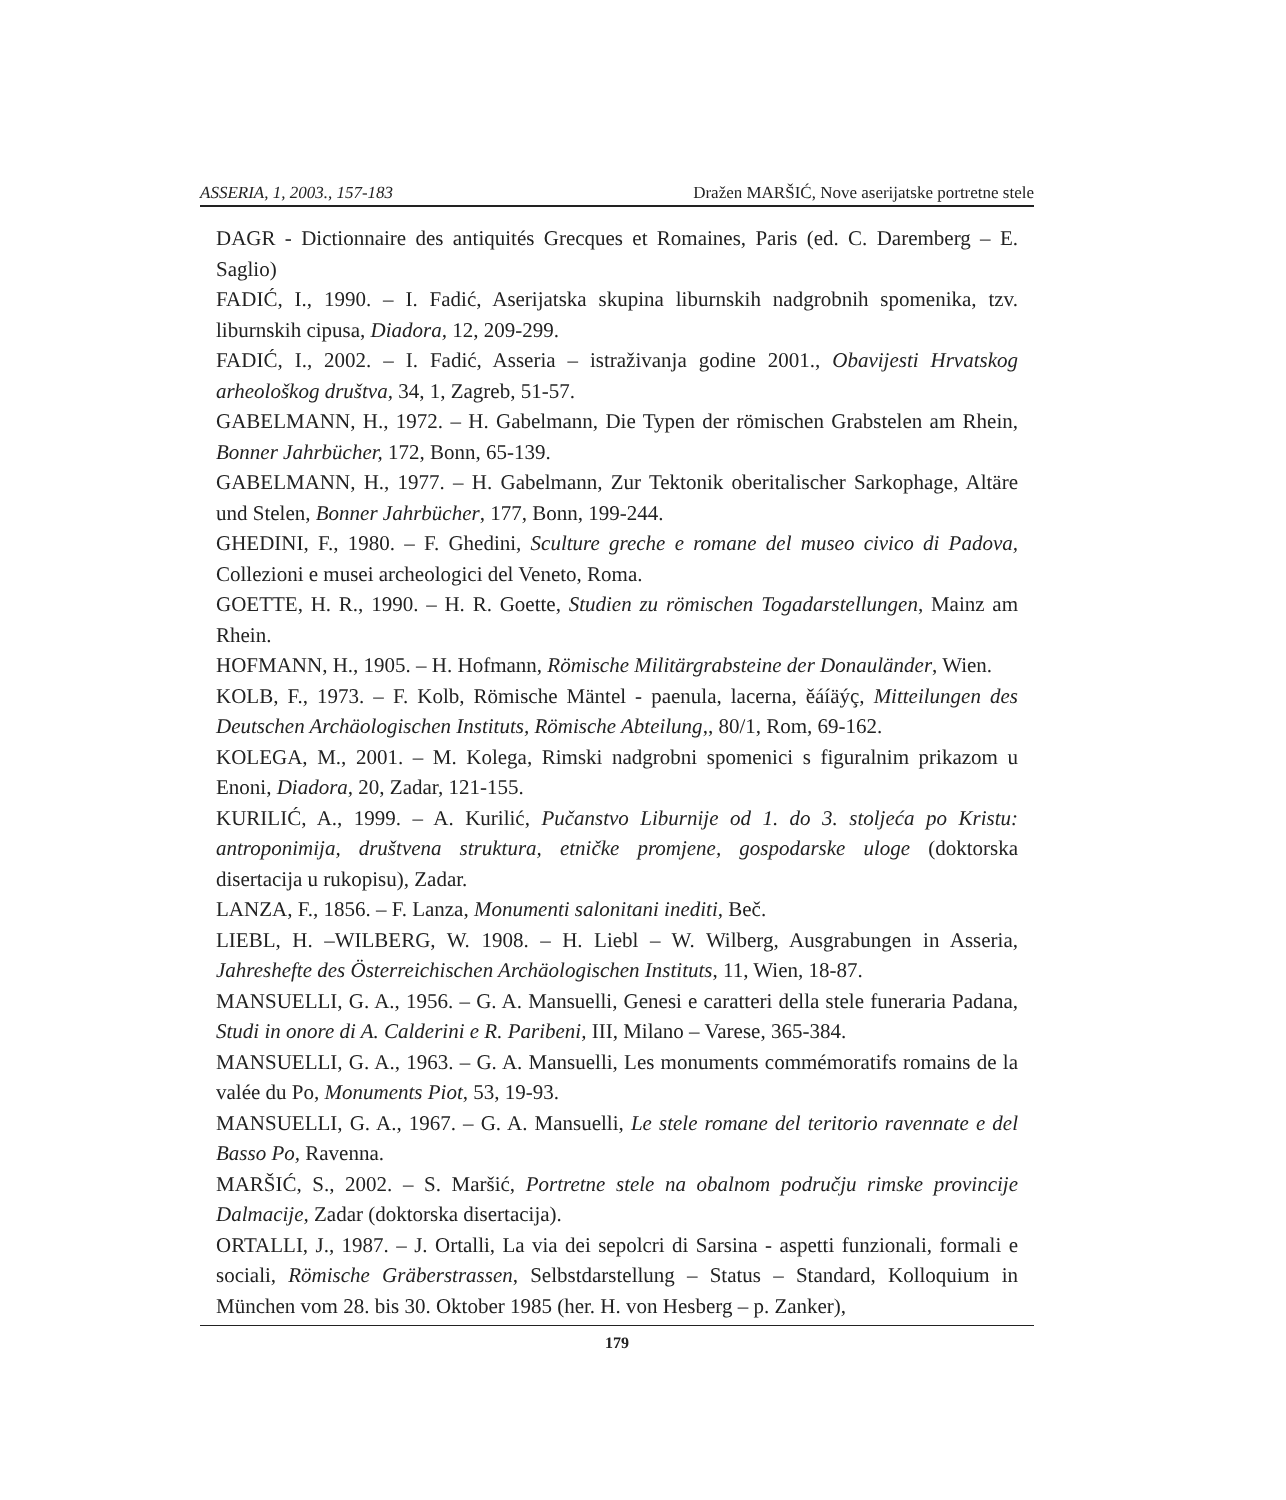ASSERIA, 1, 2003., 157-183 Dražen MARŠIĆ, Nove aserijatske portretne stele
DAGR - Dictionnaire des antiquités Grecques et Romaines, Paris (ed. C. Daremberg – E. Saglio)
FADIĆ, I., 1990. – I. Fadić, Aserijatska skupina liburnskih nadgrobnih spomenika, tzv. liburnskih cipusa, Diadora, 12, 209-299.
FADIĆ, I., 2002. – I. Fadić, Asseria – istraživanja godine 2001., Obavijesti Hrvatskog arheološkog društva, 34, 1, Zagreb, 51-57.
GABELMANN, H., 1972. – H. Gabelmann, Die Typen der römischen Grabstelen am Rhein, Bonner Jahrbücher, 172, Bonn, 65-139.
GABELMANN, H., 1977. – H. Gabelmann, Zur Tektonik oberitalischer Sarkophage, Altäre und Stelen, Bonner Jahrbücher, 177, Bonn, 199-244.
GHEDINI, F., 1980. – F. Ghedini, Sculture greche e romane del museo civico di Padova, Collezioni e musei archeologici del Veneto, Roma.
GOETTE, H. R., 1990. – H. R. Goette, Studien zu römischen Togadarstellungen, Mainz am Rhein.
HOFMANN, H., 1905. – H. Hofmann, Römische Militärgrabsteine der Donauländer, Wien.
KOLB, F., 1973. – F. Kolb, Römische Mäntel - paenula, lacerna, ěáíäýç, Mitteilungen des Deutschen Archäologischen Instituts, Römische Abteilung,, 80/1, Rom, 69-162.
KOLEGA, M., 2001. – M. Kolega, Rimski nadgrobni spomenici s figuralnim prikazom u Enoni, Diadora, 20, Zadar, 121-155.
KURILIĆ, A., 1999. – A. Kurilić, Pučanstvo Liburnije od 1. do 3. stoljeća po Kristu: antroponimija, društvena struktura, etničke promjene, gospodarske uloge (doktorska disertacija u rukopisu), Zadar.
LANZA, F., 1856. – F. Lanza, Monumenti salonitani inediti, Beč.
LIEBL, H. –WILBERG, W. 1908. – H. Liebl – W. Wilberg, Ausgrabungen in Asseria, Jahreshefte des Österreichischen Archäologischen Instituts, 11, Wien, 18-87.
MANSUELLI, G. A., 1956. – G. A. Mansuelli, Genesi e caratteri della stele funeraria Padana, Studi in onore di A. Calderini e R. Paribeni, III, Milano – Varese, 365-384.
MANSUELLI, G. A., 1963. – G. A. Mansuelli, Les monuments commémoratifs romains de la valée du Po, Monuments Piot, 53, 19-93.
MANSUELLI, G. A., 1967. – G. A. Mansuelli, Le stele romane del teritorio ravennate e del Basso Po, Ravenna.
MARŠIĆ, S., 2002. – S. Maršić, Portretne stele na obalnom području rimske provincije Dalmacije, Zadar (doktorska disertacija).
ORTALLI, J., 1987. – J. Ortalli, La via dei sepolcri di Sarsina - aspetti funzionali, formali e sociali, Römische Gräberstrassen, Selbstdarstellung – Status – Standard, Kolloquium in München vom 28. bis 30. Oktober 1985 (her. H. von Hesberg – p. Zanker),
179